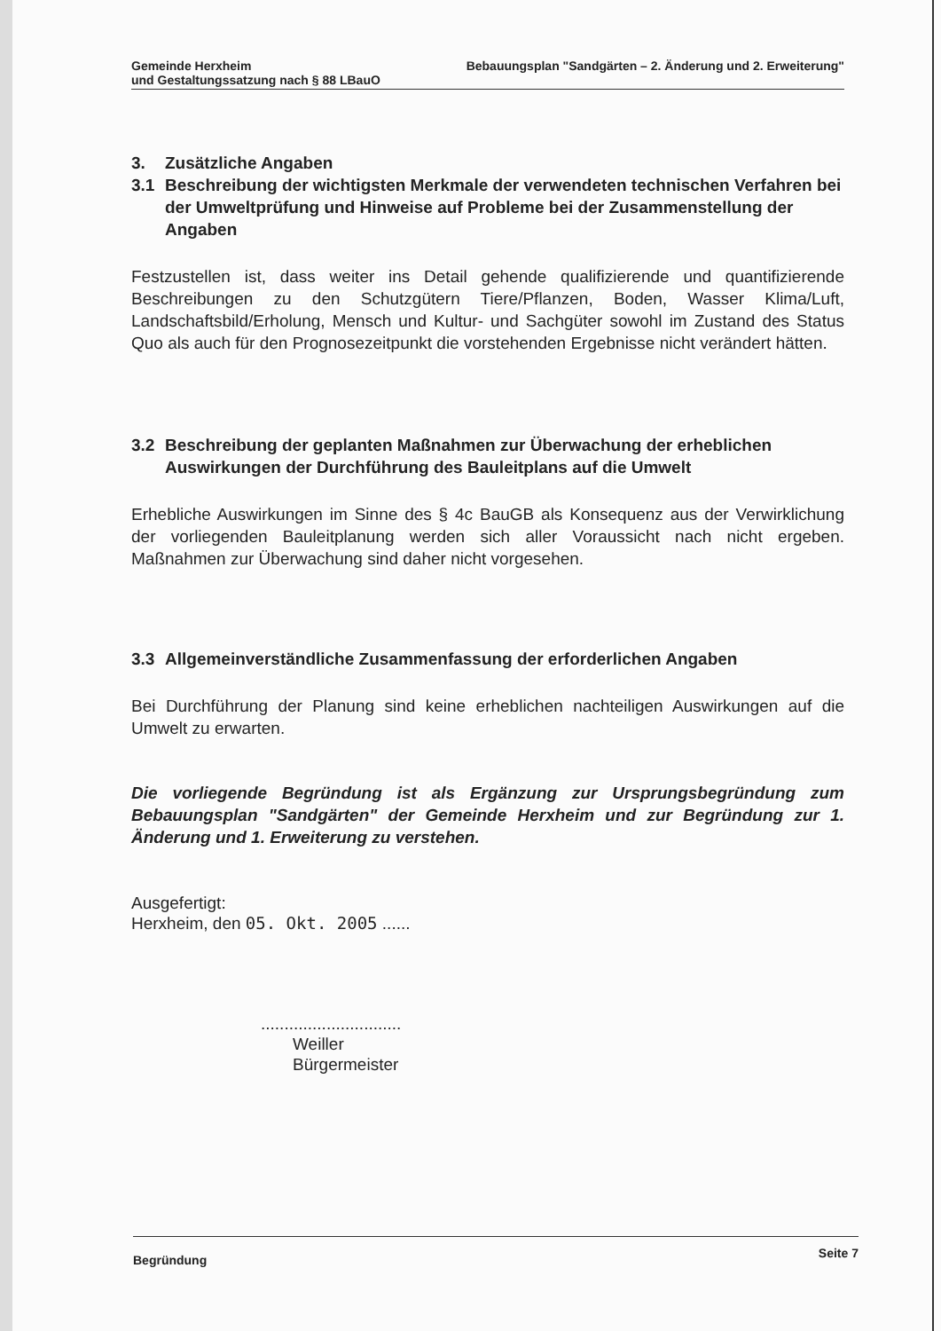Gemeinde Herxheim Bebauungsplan "Sandgärten – 2. Änderung und 2. Erweiterung"
und Gestaltungssatzung nach § 88 LBauO
3. Zusätzliche Angaben
3.1 Beschreibung der wichtigsten Merkmale der verwendeten technischen Verfahren bei der Umweltprüfung und Hinweise auf Probleme bei der Zusammenstellung der Angaben
Festzustellen ist, dass weiter ins Detail gehende qualifizierende und quantifizierende Beschreibungen zu den Schutzgütern Tiere/Pflanzen, Boden, Wasser Klima/Luft, Landschaftsbild/Erholung, Mensch und Kultur- und Sachgüter sowohl im Zustand des Status Quo als auch für den Prognosezeitpunkt die vorstehenden Ergebnisse nicht verändert hätten.
3.2 Beschreibung der geplanten Maßnahmen zur Überwachung der erheblichen Auswirkungen der Durchführung des Bauleitplans auf die Umwelt
Erhebliche Auswirkungen im Sinne des § 4c BauGB als Konsequenz aus der Verwirklichung der vorliegenden Bauleitplanung werden sich aller Voraussicht nach nicht ergeben. Maßnahmen zur Überwachung sind daher nicht vorgesehen.
3.3 Allgemeinverständliche Zusammenfassung der erforderlichen Angaben
Bei Durchführung der Planung sind keine erheblichen nachteiligen Auswirkungen auf die Umwelt zu erwarten.
Die vorliegende Begründung ist als Ergänzung zur Ursprungsbegründung zum Bebauungsplan "Sandgärten" der Gemeinde Herxheim und zur Begründung zur 1. Änderung und 1. Erweiterung zu verstehen.
Ausgefertigt:
Herxheim, den 05. Okt. 2005 ......
..............................
Weiller
Bürgermeister
Begründung Seite 7